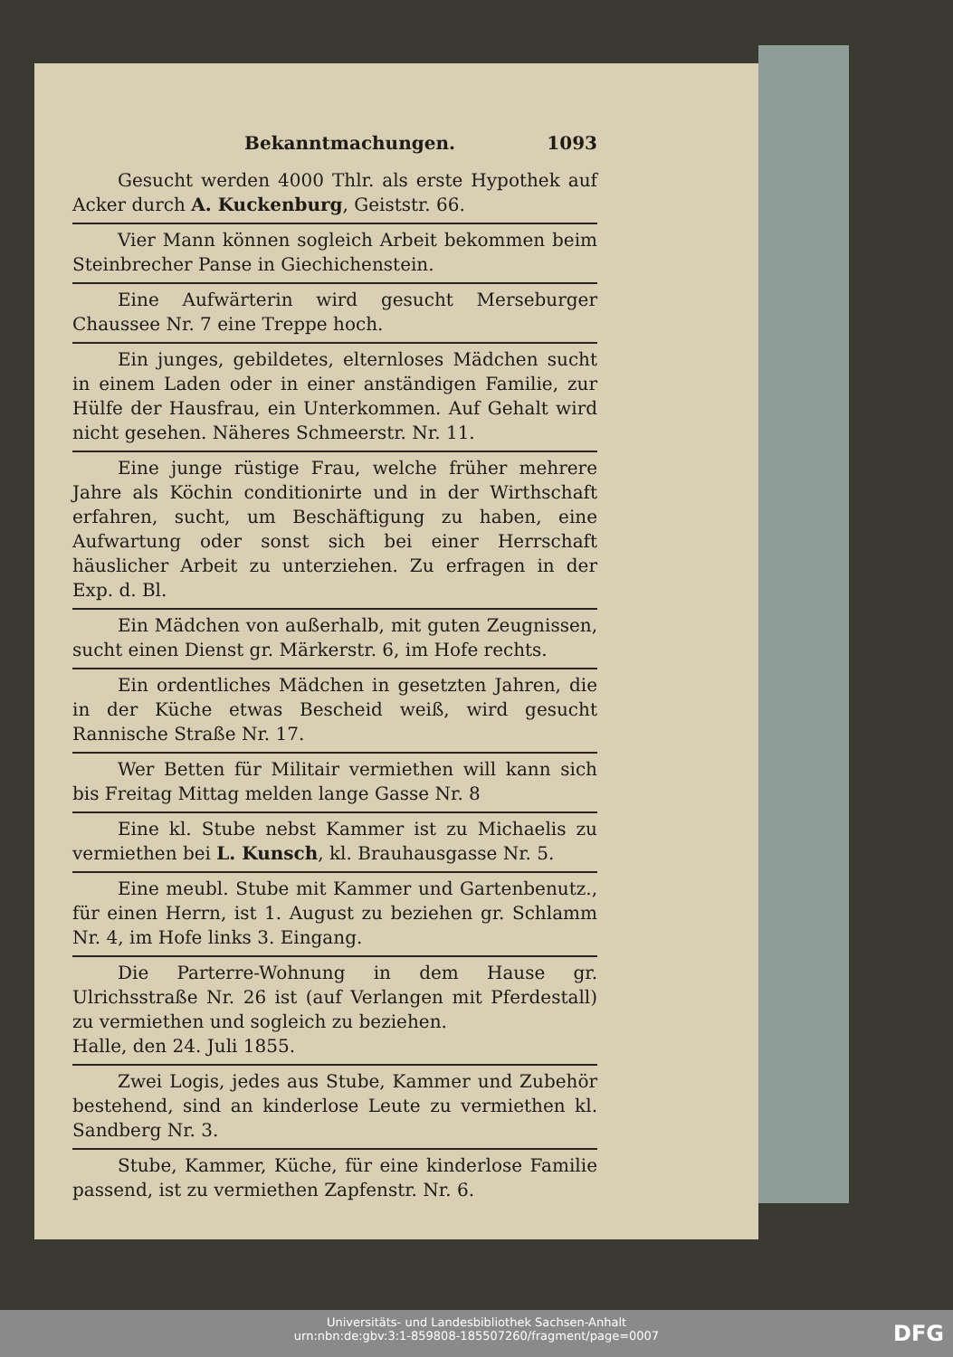Bekanntmachungen. 1093
Gesucht werden 4000 Thlr. als erste Hypothek auf Acker durch A. Kuckenburg, Geiststr. 66.
Vier Mann können sogleich Arbeit bekommen beim Steinbrecher Panse in Giechichenstein.
Eine Aufwärterin wird gesucht Merseburger Chaussee Nr. 7 eine Treppe hoch.
Ein junges, gebildetes, elternloses Mädchen sucht in einem Laden oder in einer anständigen Familie, zur Hülfe der Hausfrau, ein Unterkommen. Auf Gehalt wird nicht gesehen. Näheres Schmeerstr. Nr. 11.
Eine junge rüstige Frau, welche früher mehrere Jahre als Köchin conditionirte und in der Wirthschaft erfahren, sucht, um Beschäftigung zu haben, eine Aufwartung oder sonst sich bei einer Herrschaft häuslicher Arbeit zu unterziehen. Zu erfragen in der Exp. d. Bl.
Ein Mädchen von außerhalb, mit guten Zeugnissen, sucht einen Dienst gr. Märkerstr. 6, im Hofe rechts.
Ein ordentliches Mädchen in gesetzten Jahren, die in der Küche etwas Bescheid weiß, wird gesucht Rannische Straße Nr. 17.
Wer Betten für Militair vermiethen will kann sich bis Freitag Mittag melden lange Gasse Nr. 8
Eine kl. Stube nebst Kammer ist zu Michaelis zu vermiethen bei L. Kunsch, kl. Brauhausgasse Nr. 5.
Eine meubl. Stube mit Kammer und Gartenbenutz., für einen Herrn, ist 1. August zu beziehen gr. Schlamm Nr. 4, im Hofe links 3. Eingang.
Die Parterre-Wohnung in dem Hause gr. Ulrichsstraße Nr. 26 ist (auf Verlangen mit Pferdestall) zu vermiethen und sogleich zu beziehen.
Halle, den 24. Juli 1855.
Zwei Logis, jedes aus Stube, Kammer und Zubehör bestehend, sind an kinderlose Leute zu vermiethen kl. Sandberg Nr. 3.
Stube, Kammer, Küche, für eine kinderlose Familie passend, ist zu vermiethen Zapfenstr. Nr. 6.
Universitäts- und Landesbibliothek Sachsen-Anhalt
urn:nbn:de:gbv:3:1-859808-185507260/fragment/page=0007
DFG